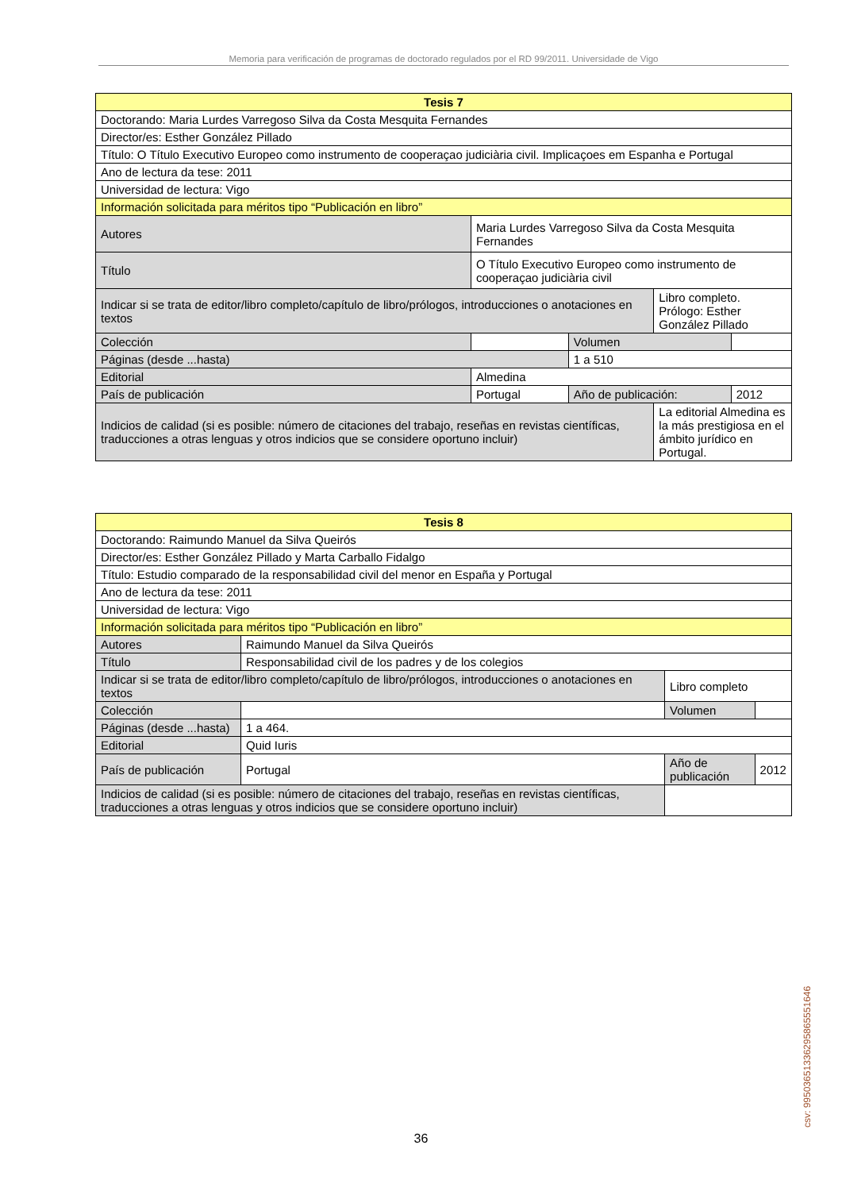Memoria para verificación de programas de doctorado regulados por el RD 99/2011. Universidade de Vigo
| Tesis 7 | | | | |
| --- | --- | --- | --- | --- |
| Doctorando: Maria Lurdes Varregoso Silva da Costa Mesquita Fernandes | | | | |
| Director/es: Esther González Pillado | | | | |
| Título: O Título Executivo Europeo como instrumento de cooperaçao judiciària civil. Implicaçoes em Espanha e Portugal | | | | |
| Ano de lectura da tese: 2011 | | | | |
| Universidad de lectura: Vigo | | | | |
| Información solicitada para méritos tipo “Publicación en libro” | | | | |
| Autores | Maria Lurdes Varregoso Silva da Costa Mesquita Fernandes | | | |
| Título | O Título Executivo Europeo como instrumento de cooperaçao judiciària civil | | | |
| Indicar si se trata de editor/libro completo/capítulo de libro/prólogos, introducciones o anotaciones en textos | | | Libro completo. Prólogo: Esther González Pillado | |
| Colección | | Volumen | | |
| Páginas (desde ...hasta) | | 1 a 510 | | |
| Editorial | Almedina | | | |
| País de publicación | Portugal | Año de publicación: | | 2012 |
| Indicios de calidad (si es posible: número de citaciones del trabajo, reseñas en revistas científicas, traducciones a otras lenguas y otros indicios que se considere oportuno incluir) | | | La editorial Almedina es la más prestigiosa en el ámbito jurídico en Portugal. | |
| Tesis 8 | | | | | |
| --- | --- | --- | --- | --- | --- |
| Doctorando: Raimundo Manuel da Silva Queirós | | | | | |
| Director/es: Esther González Pillado y Marta Carballo Fidalgo | | | | | |
| Título: Estudio comparado de la responsabilidad civil del menor en España y Portugal | | | | | |
| Ano de lectura da tese: 2011 | | | | | |
| Universidad de lectura: Vigo | | | | | |
| Información solicitada para méritos tipo “Publicación en libro” | | | | | |
| Autores | Raimundo Manuel da Silva Queirós | | | | |
| Título | Responsabilidad civil de los padres y de los colegios | | | | |
| Indicar si se trata de editor/libro completo/capítulo de libro/prólogos, introducciones o anotaciones en textos | | Libro completo | | | |
| Colección | | | | Volumen | |
| Páginas (desde ...hasta) | 1 a 464. | | | | |
| Editorial | Quid Iuris | | | | |
| País de publicación | Portugal | | Año de publicación | | 2012 |
| Indicios de calidad (si es posible: número de citaciones del trabajo, reseñas en revistas científicas, traducciones a otras lenguas y otros indicios que se considere oportuno incluir) | | | | | |
36 csv: 99503651336295865551646